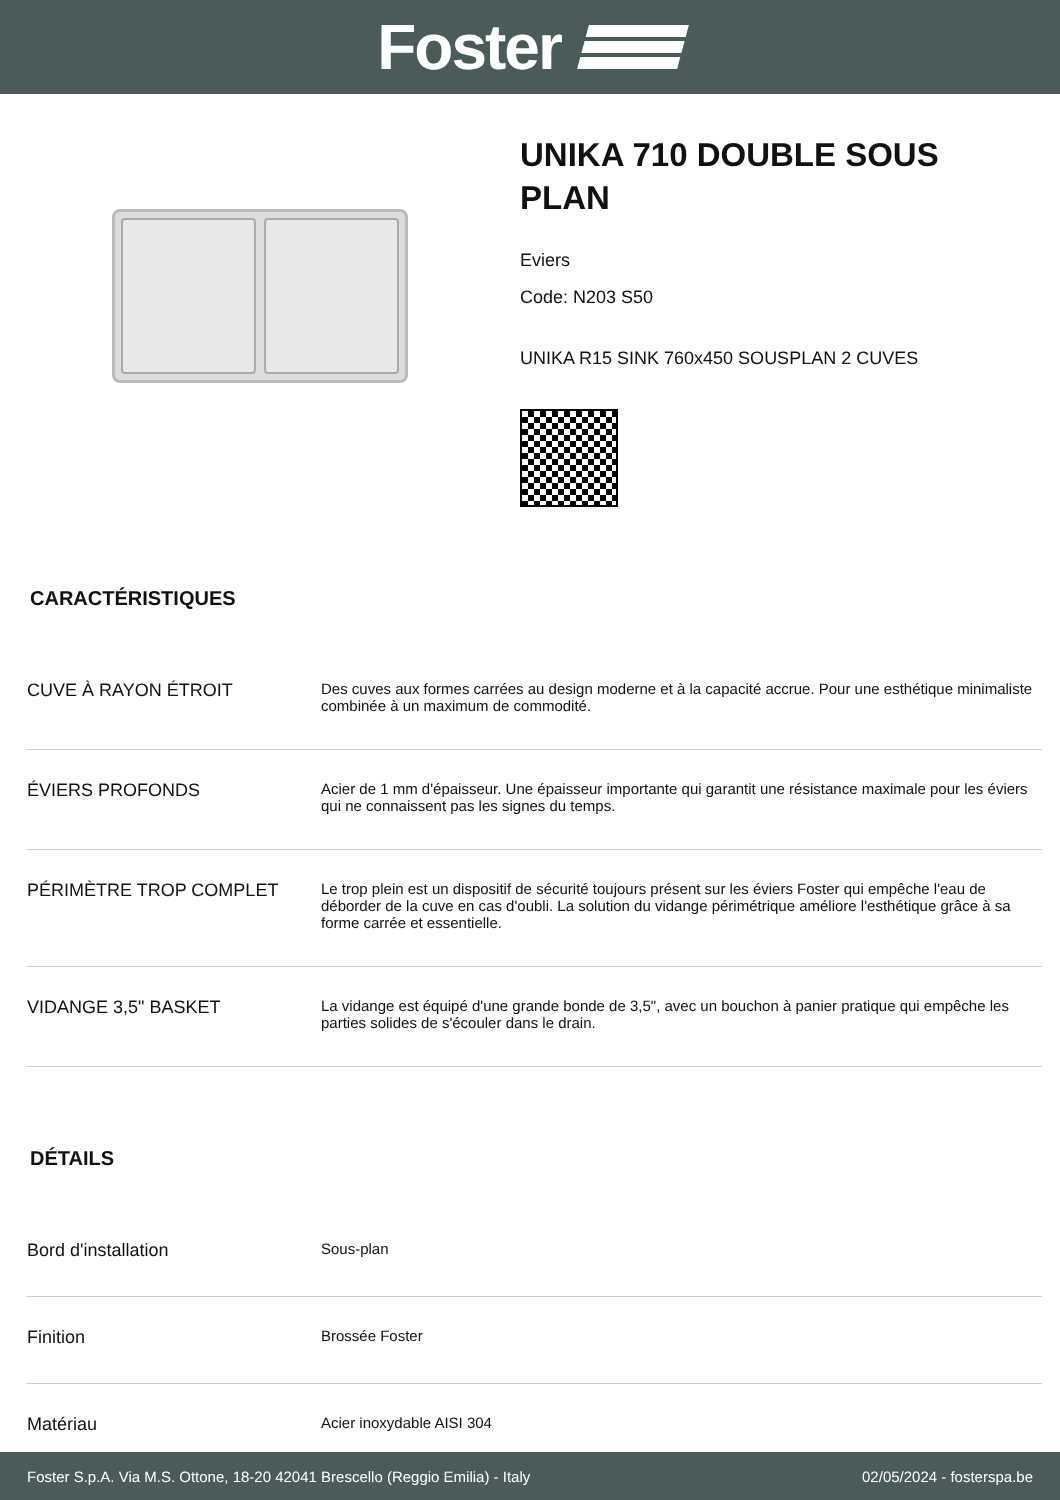Foster
UNIKA 710 DOUBLE SOUS
PLAN
Eviers
Code: N203 S50
UNIKA R15 SINK 760x450 SOUSPLAN 2 CUVES
CARACTÉRISTIQUES
| CUVE À RAYON ÉTROIT | Des cuves aux formes carrées au design moderne et à la capacité accrue. Pour une esthétique minimaliste combinée à un maximum de commodité. |
| ÉVIERS PROFONDS | Acier de 1 mm d'épaisseur. Une épaisseur importante qui garantit une résistance maximale pour les éviers qui ne connaissent pas les signes du temps. |
| PÉRIMÈTRE TROP COMPLET | Le trop plein est un dispositif de sécurité toujours présent sur les éviers Foster qui empêche l'eau de déborder de la cuve en cas d'oubli. La solution du vidange périmétrique améliore l'esthétique grâce à sa forme carrée et essentielle. |
| VIDANGE 3,5" BASKET | La vidange est équipé d'une grande bonde de 3,5", avec un bouchon à panier pratique qui empêche les parties solides de s'écouler dans le drain. |
DÉTAILS
| Bord d'installation | Sous-plan |
| Finition | Brossée Foster |
| Matériau | Acier inoxydable AISI 304 |
Foster S.p.A. Via M.S. Ottone, 18-20 42041 Brescello (Reggio Emilia) - Italy 02/05/2024 - fosterspa.be